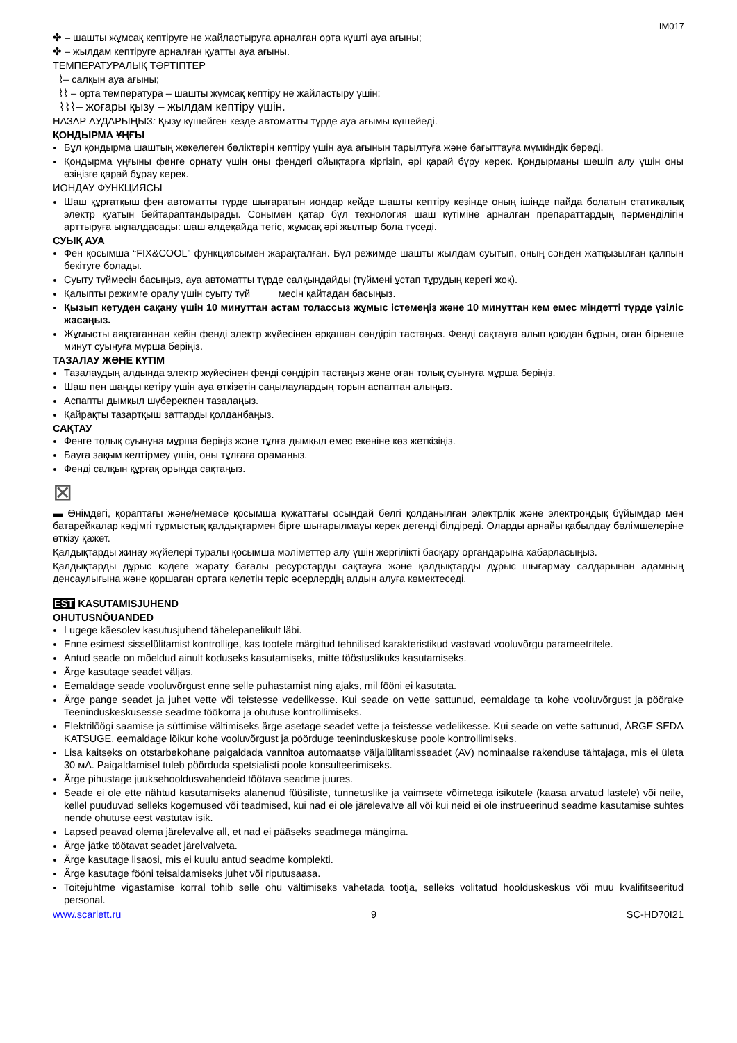IM017
✤ – шашты жұмсақ кептіруге не жайластыруға арналған орта күшті ауа ағыны;
✤ – жылдам кептіруге арналған қуатты ауа ағыны.
ТЕМПЕРАТУРАЛЫҚ ТӘРТІПТЕР
⌇– салқын ауа ағыны;
⌇⌇ – орта температура – шашты жұмсақ кептіру не жайластыру үшін;
⌇⌇⌇– жоғары қызу – жылдам кептіру үшін.
НАЗАР АУДАРЫҢЫЗ: Қызу күшейген кезде автоматты түрде ауа ағымы күшейеді.
ҚОНДЫРМА ҰҢҒЫ
Бұл қондырма шаштың жекелеген бөліктерін кептіру үшін ауа ағынын тарылтуға және бағыттауға мүмкіндік береді.
Қондырма ұңғыны фенге орнату үшін оны фендегі ойықтарға кіргізіп, әрі қарай бұру керек. Қондырманы шешіп алу үшін оны өзіңізге қарай бұрау керек.
ИОНДАУ ФУНКЦИЯСЫ
Шаш құрғатқыш фен автоматты түрде шығаратын иондар кейде шашты кептіру кезінде оның ішінде пайда болатын статикалық электр қуатын бейтараптандырады. Сонымен қатар бұл технология шаш күтіміне арналған препараттардың пәрменділігін арттыруға ықпалдасады: шаш әлдеқайда тегіс, жұмсақ әрі жылтыр бола түседі.
СУЫҚ АУА
Фен қосымша “FIX&COOL” функциясымен жарақталған. Бұл режимде шашты жылдам суытып, оның сәнден жатқызылған қалпын бекітуге болады.
Суыту түймесін басыңыз, ауа автоматты түрде салқындайды (түймені ұстап тұрудың керегі жоқ).
Қалыпты режимге оралу үшін суыту түй месін қайтадан басыңыз.
Қызып кетуден сақану үшін 10 минуттан астам толассыз жұмыс істемеңіз және 10 минуттан кем емес міндетті түрде үзіліс жасаңыз.
Жұмысты аяқтағаннан кейін фенді электр жүйесінен әрқашан сөндіріп тастаңыз. Фенді сақтауға алып қоюдан бұрын, оған бірнеше минут суынуға мұрша беріңіз.
ТАЗАЛАУ ЖӘНЕ КҮТІМ
Тазалаудың алдында электр жүйесінен фенді сөндіріп тастаңыз және оған толық суынуға мұрша беріңіз.
Шаш пен шаңды кетіру үшін ауа өткізетін саңылаулардың торын аспаптан алыңыз.
Аспапты дымқыл шүберекпен тазалаңыз.
Қайрақты тазартқыш заттарды қолданбаңыз.
САҚТАУ
Фенге толық суынуна мұрша беріңіз және тұлға дымқыл емес екеніне көз жеткізіңіз.
Бауға зақым келтірмеу үшін, оны тұлғаға орамаңыз.
Фенді салқын құрғақ орында сақтаңыз.
⊠
▬ Өнімдегі, қораптағы және/немесе қосымша құжаттағы осындай белгі қолданылған электрлік және электрондық бұйымдар мен батарейкалар кәдімгі тұрмыстық қалдықтармен бірге шығарылмауы керек дегенді білдіреді. Оларды арнайы қабылдау бөлімшелеріне өткізу қажет.
Қалдықтарды жинау жүйелері туралы қосымша мәліметтер алу үшін жергілікті басқару органдарына хабарласыңыз.
Қалдықтарды дұрыс кәдеге жарату бағалы ресурстарды сақтауға және қалдықтарды дұрыс шығармау салдарынан адамның денсаулығына және қоршаған ортаға келетін теріс әсерлердің алдын алуға көмектеседі.
EST KASUTAMISJUHEND
OHUTUSNÕUANDED
Lugege käesolev kasutusjuhend tähelepanelikult läbi.
Enne esimest sisselülitamist kontrollige, kas tootele märgitud tehnilised karakteristikud vastavad vooluvõrgu parameetritele.
Antud seade on mõeldud ainult koduseks kasutamiseks, mitte tööstuslikuks kasutamiseks.
Ärge kasutage seadet väljas.
Eemaldage seade vooluvõrgust enne selle puhastamist ning ajaks, mil fööni ei kasutata.
Ärge pange seadet ja juhet vette või teistesse vedelikesse. Kui seade on vette sattunud, eemaldage ta kohe vooluvõrgust ja pöörake Teeninduskeskusesse seadme töökorra ja ohutuse kontrollimiseks.
Elektrilöögi saamise ja süttimise vältimiseks ärge asetage seadet vette ja teistesse vedelikesse. Kui seade on vette sattunud, ÄRGE SEDA KATSUGE, eemaldage lõikur kohe vooluvõrgust ja pöörduge teeninduskeskuse poole kontrollimiseks.
Lisa kaitseks on otstarbekohane paigaldada vannitoa automaatse väljalülitamisseadet (AV) nominaalse rakenduse tähtajaga, mis ei ületa 30 мА. Paigaldamisel tuleb pöörduda spetsialisti poole konsulteerimiseks.
Ärge pihustage juuksehooldusvahendeid töötava seadme juures.
Seade ei ole ette nähtud kasutamiseks alanenud füüsiliste, tunnetuslike ja vaimsete võimetega isikutele (kaasa arvatud lastele) või neile, kellel puuduvad selleks kogemused või teadmised, kui nad ei ole järelevalve all või kui neid ei ole instrueerinud seadme kasutamise suhtes nende ohutuse eest vastutav isik.
Lapsed peavad olema järelevalve all, et nad ei pääseks seadmega mängima.
Ärge jätke töötavat seadet järelvalveta.
Ärge kasutage lisaosi, mis ei kuulu antud seadme komplekti.
Ärge kasutage fööni teisaldamiseks juhet või riputusaasa.
Toitejuhtme vigastamise korral tohib selle ohu vältimiseks vahetada tootja, selleks volitatud hoolduskeskus või muu kvalifitseeritud personal.
www.scarlett.ru 9 SC-HD70I21